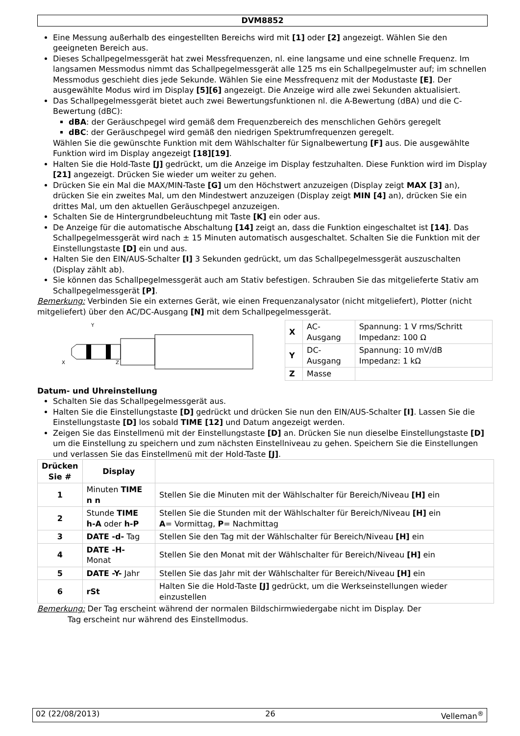DVM8852
Eine Messung außerhalb des eingestellten Bereichs wird mit [1] oder [2] angezeigt. Wählen Sie den geeigneten Bereich aus.
Dieses Schallpegelmessgerät hat zwei Messfrequenzen, nl. eine langsame und eine schnelle Frequenz. Im langsamen Messmodus nimmt das Schallpegelmessgerät alle 125 ms ein Schallpegelmuster auf; im schnellen Messmodus geschieht dies jede Sekunde. Wählen Sie eine Messfrequenz mit der Modustaste [E]. Der ausgewählte Modus wird im Display [5][6] angezeigt. Die Anzeige wird alle zwei Sekunden aktualisiert.
Das Schallpegelmessgerät bietet auch zwei Bewertungsfunktionen nl. die A-Bewertung (dBA) und die C-Bewertung (dBC):
dBA: der Geräuschpegel wird gemäß dem Frequenzbereich des menschlichen Gehörs geregelt
dBC: der Geräuschpegel wird gemäß den niedrigen Spektrumfrequenzen geregelt.
Wählen Sie die gewünschte Funktion mit dem Wählschalter für Signalbewertung [F] aus. Die ausgewählte Funktion wird im Display angezeigt [18][19].
Halten Sie die Hold-Taste [J] gedrückt, um die Anzeige im Display festzuhalten. Diese Funktion wird im Display [21] angezeigt. Drücken Sie wieder um weiter zu gehen.
Drücken Sie ein Mal die MAX/MIN-Taste [G] um den Höchstwert anzuzeigen (Display zeigt MAX [3] an), drücken Sie ein zweites Mal, um den Mindestwert anzuzeigen (Display zeigt MIN [4] an), drücken Sie ein drittes Mal, um den aktuellen Geräuschpegel anzuzeigen.
Schalten Sie de Hintergrundbeleuchtung mit Taste [K] ein oder aus.
De Anzeige für die automatische Abschaltung [14] zeigt an, dass die Funktion eingeschaltet ist [14]. Das Schallpegelmessgerät wird nach ± 15 Minuten automatisch ausgeschaltet. Schalten Sie die Funktion mit der Einstellungstaste [D] ein und aus.
Halten Sie den EIN/AUS-Schalter [I] 3 Sekunden gedrückt, um das Schallpegelmessgerät auszuschalten (Display zählt ab).
Sie können das Schallpegelmessgerät auch am Stativ befestigen. Schrauben Sie das mitgelieferte Stativ am Schallpegelmessgerät [P].
Bemerkung: Verbinden Sie ein externes Gerät, wie einen Frequenzanalysator (nicht mitgeliefert), Plotter (nicht mitgeliefert) über den AC/DC-Ausgang [N] mit dem Schallpegelmessgerät.
Y
X
Z
| X | AC- Ausgang | Spannung: 1 V rms/Schritt Impedanz: 100 Ω |
| Y | DC- Ausgang | Spannung: 10 mV/dB Impedanz: 1 kΩ |
| Z | Masse | |
Datum- und Uhreinstellung
Schalten Sie das Schallpegelmessgerät aus.
Halten Sie die Einstellungstaste [D] gedrückt und drücken Sie nun den EIN/AUS-Schalter [I]. Lassen Sie die Einstellungstaste [D] los sobald TIME [12] und Datum angezeigt werden.
Zeigen Sie das Einstellmenü mit der Einstellungstaste [D] an. Drücken Sie nun dieselbe Einstellungstaste [D] um die Einstellung zu speichern und zum nächsten Einstellniveau zu gehen. Speichern Sie die Einstellungen und verlassen Sie das Einstellmenü mit der Hold-Taste [J].
| Drücken Sie # | Display | |
| --- | --- | --- |
| 1 | Minuten TIME n n | Stellen Sie die Minuten mit der Wählschalter für Bereich/Niveau [H] ein |
| 2 | Stunde TIME h-A oder h-P | Stellen Sie die Stunden mit der Wählschalter für Bereich/Niveau [H] ein A = Vormittag, P = Nachmittag |
| 3 | DATE -d- Tag | Stellen Sie den Tag mit der Wählschalter für Bereich/Niveau [H] ein |
| 4 | DATE -H- Monat | Stellen Sie den Monat mit der Wählschalter für Bereich/Niveau [H] ein |
| 5 | DATE -Y- Jahr | Stellen Sie das Jahr mit der Wählschalter für Bereich/Niveau [H] ein |
| 6 | rSt | Halten Sie die Hold-Taste [J] gedrückt, um die Werkseinstellungen wieder einzustellen |
Bemerkung: Der Tag erscheint während der normalen Bildschirmwiedergabe nicht im Display. Der
Tag erscheint nur während des Einstellmodus.
02 (22/08/2013) 26 Velleman<sup>®</sup>